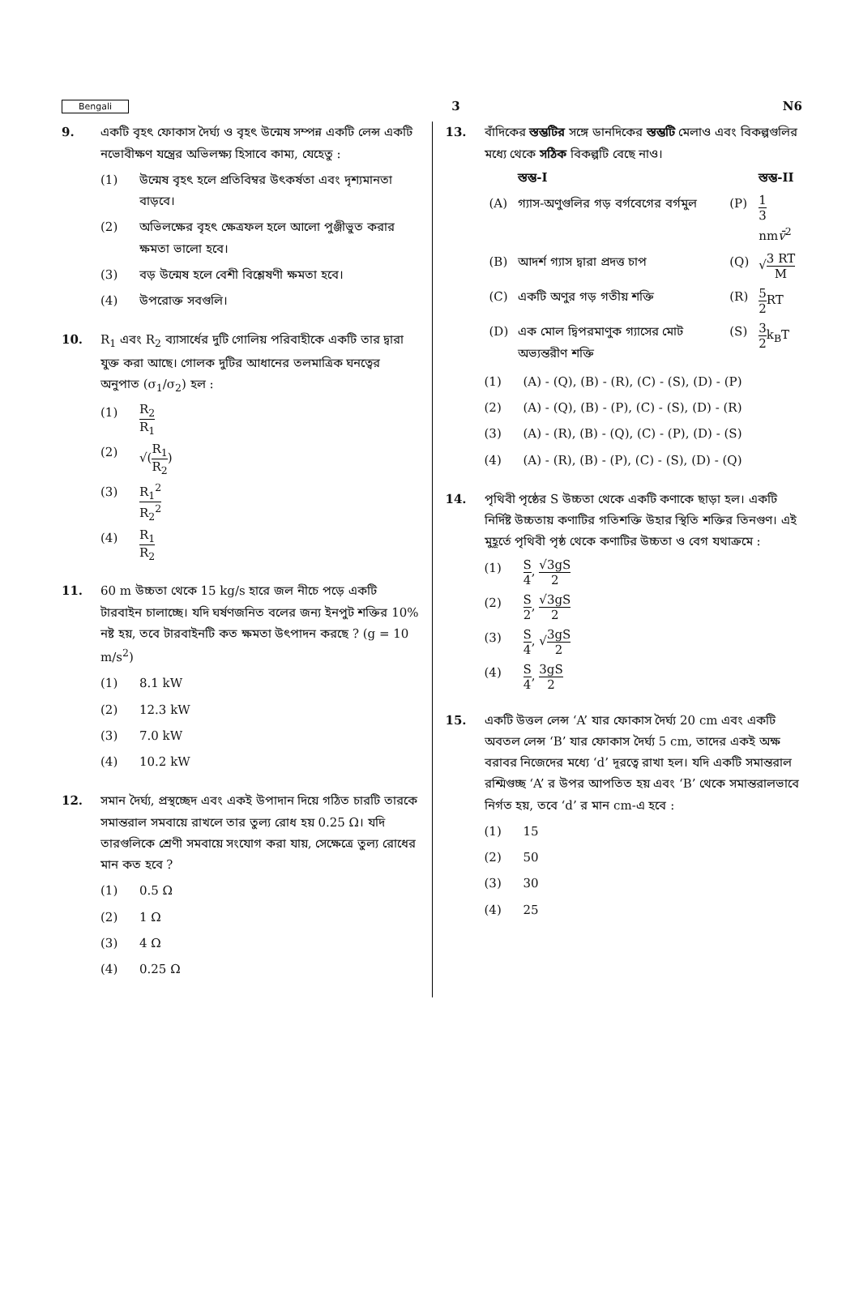Bengali 3 N6
9. একটি বৃহৎ ফোকাস দৈর্ঘ্য ও বৃহৎ উন্মেষ সম্পন্ন একটি লেন্স একটি নভোবীক্ষণ যন্ত্রের অভিলক্ষ্য হিসাবে কাম্য, যেহেতু :
(1) উন্মেষ বৃহৎ হলে প্রতিবিম্বর উৎকর্ষতা এবং দৃশ্যমানতা বাড়বে।
(2) অভিলক্ষের বৃহৎ ক্ষেত্রফল হলে আলো পুঞ্জীভুত করার ক্ষমতা ভালো হবে।
(3) বড় উন্মেষ হলে বেশী বিশ্লেষণী ক্ষমতা হবে।
(4) উপরোক্ত সবগুলি।
10. R<sub>1</sub> এবং R<sub>2</sub> ব্যাসার্ধের দুটি গোলিয় পরিবাহীকে একটি তার দ্বারা যুক্ত করা আছে। গোলক দুটির আধানের তলমাত্রিক ঘনত্বের অনুপাত (σ<sub>1</sub>/σ<sub>2</sub>) হল :
(1) R<sub>2</sub> R<sub>1</sub>
(2) √(R<sub>1</sub> R<sub>2</sub>)
(3) R<sub>1</sub><sup>2</sup> R<sub>2</sub><sup>2</sup>
(4) R<sub>1</sub> R<sub>2</sub>
11. 60 m উচ্চতা থেকে 15 kg/s হারে জল নীচে পড়ে একটি টারবাইন চালাচ্ছে। যদি ঘর্ষণজনিত বলের জন্য ইনপুট শক্তির 10% নষ্ট হয়, তবে টারবাইনটি কত ক্ষমতা উৎপাদন করছে ? (g = 10 m/s<sup>2</sup>)
(1) 8.1 kW
(2) 12.3 kW
(3) 7.0 kW
(4) 10.2 kW
12. সমান দৈর্ঘ্য, প্রস্থচ্ছেদ এবং একই উপাদান দিয়ে গঠিত চারটি তারকে সমান্তরাল সমবায়ে রাখলে তার তুল্য রোধ হয় 0.25 Ω। যদি তারগুলিকে শ্রেণী সমবায়ে সংযোগ করা যায়, সেক্ষেত্রে তুল্য রোধের মান কত হবে ?
(1) 0.5 Ω
(2) 1 Ω
(3) 4 Ω
(4) 0.25 Ω
13. বাঁদিকের স্তম্ভটির সঙ্গে ডানদিকের স্তম্ভটি মেলাও এবং বিকল্পগুলির মধ্যে থেকে সঠিক বিকল্পটি বেছে নাও।
| | স্তম্ভ-I | | স্তম্ভ-II |
| --- | --- | --- | --- |
| (A) | গ্যাস-অণুগুলির গড় বর্গবেগের বর্গমুল | (P) | 1 3 nm v̄<sup>2</sup> |
| (B) | আদর্শ গ্যাস দ্বারা প্রদত্ত চাপ | (Q) | √ 3 RT M |
| (C) | একটি অণুর গড় গতীয় শক্তি | (R) | 5 2 RT |
| (D) | এক মোল দ্বিপরমাণুক গ্যাসের মোট অভ্যন্তরীণ শক্তি | (S) | 3 2 k<sub>B</sub>T |
(1) (A) - (Q), (B) - (R), (C) - (S), (D) - (P)
(2) (A) - (Q), (B) - (P), (C) - (S), (D) - (R)
(3) (A) - (R), (B) - (Q), (C) - (P), (D) - (S)
(4) (A) - (R), (B) - (P), (C) - (S), (D) - (Q)
14. পৃথিবী পৃষ্ঠের S উচ্চতা থেকে একটি কণাকে ছাড়া হল। একটি নির্দিষ্ট উচ্চতায় কণাটির গতিশক্তি উহার স্থিতি শক্তির তিনগুণ। এই মুহূর্তে পৃথিবী পৃষ্ঠ থেকে কণাটির উচ্চতা ও বেগ যথাক্রমে :
(1) S 4, √3gS 2
(2) S 2, √3gS 2
(3) S 4, √3gS 2
(4) S 4, 3gS 2
15. একটি উত্তল লেন্স ‘A’ যার ফোকাস দৈর্ঘ্য 20 cm এবং একটি অবতল লেন্স ‘B’ যার ফোকাস দৈর্ঘ্য 5 cm, তাদের একই অক্ষ বরাবর নিজেদের মধ্যে ‘d’ দূরত্বে রাখা হল। যদি একটি সমান্তরাল রশ্মিগুচ্ছ ‘A’ র উপর আপতিত হয় এবং ‘B’ থেকে সমান্তরালভাবে নির্গত হয়, তবে ‘d’ র মান cm-এ হবে :
(1) 15
(2) 50
(3) 30
(4) 25